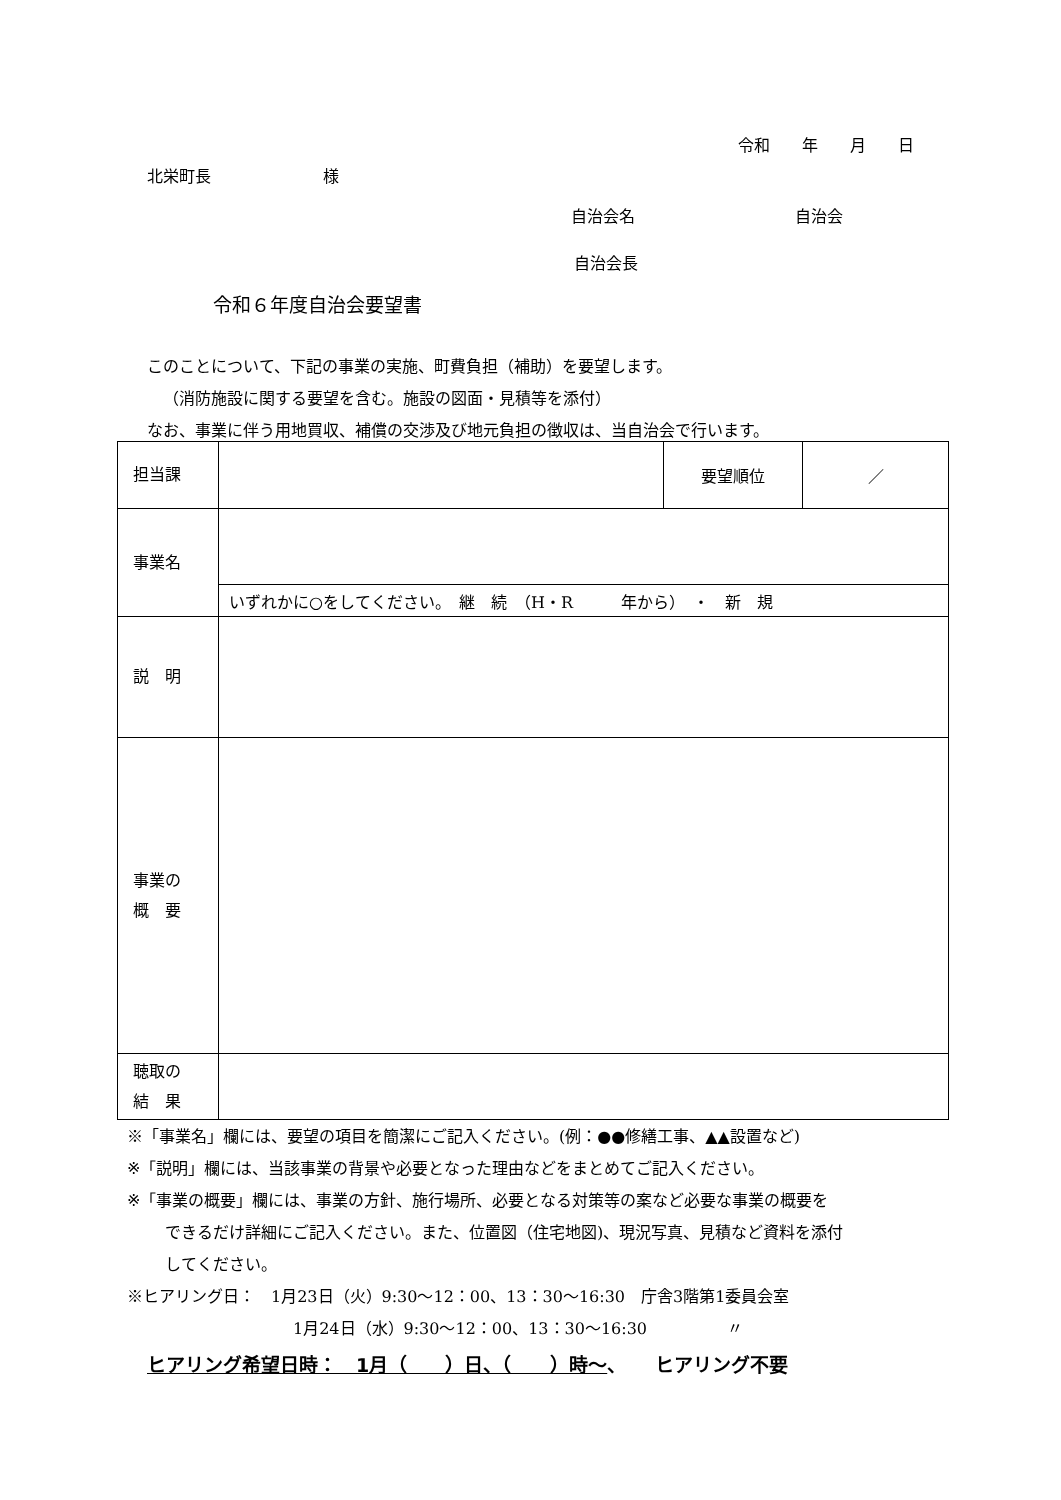令和　　年　　月　　日
北栄町長　　　　　　　様
自治会名　　　　　　　　　　自治会
自治会長
令和６年度自治会要望書
このことについて、下記の事業の実施、町費負担（補助）を要望します。
（消防施設に関する要望を含む。施設の図面・見積等を添付）
なお、事業に伴う用地買収、補償の交渉及び地元負担の徴収は、当自治会で行います。
| 担当課 | | 要望順位 | ／ |
| 事業名 | | | |
| | いずれかに○をしてください。 継 続 （H・R 年から） ・ 新 規 | | |
| 説 明 | | | |
| 事業の 概 要 | | | |
| 聴取の 結 果 | | | |
※「事業名」欄には、要望の項目を簡潔にご記入ください。(例：●●修繕工事、▲▲設置など)
※「説明」欄には、当該事業の背景や必要となった理由などをまとめてご記入ください。
※「事業の概要」欄には、事業の方針、施行場所、必要となる対策等の案など必要な事業の概要を
できるだけ詳細にご記入ください。また、位置図（住宅地図)、現況写真、見積など資料を添付
してください。
※ヒアリング日：　1月23日（火）9:30～12：00、13：30～16:30　庁舎3階第1委員会室
1月24日（水）9:30～12：00、13：30～16:30　　　　　〃
ヒアリング希望日時：　1月（　　）日、（　　）時～、　　ヒアリング不要